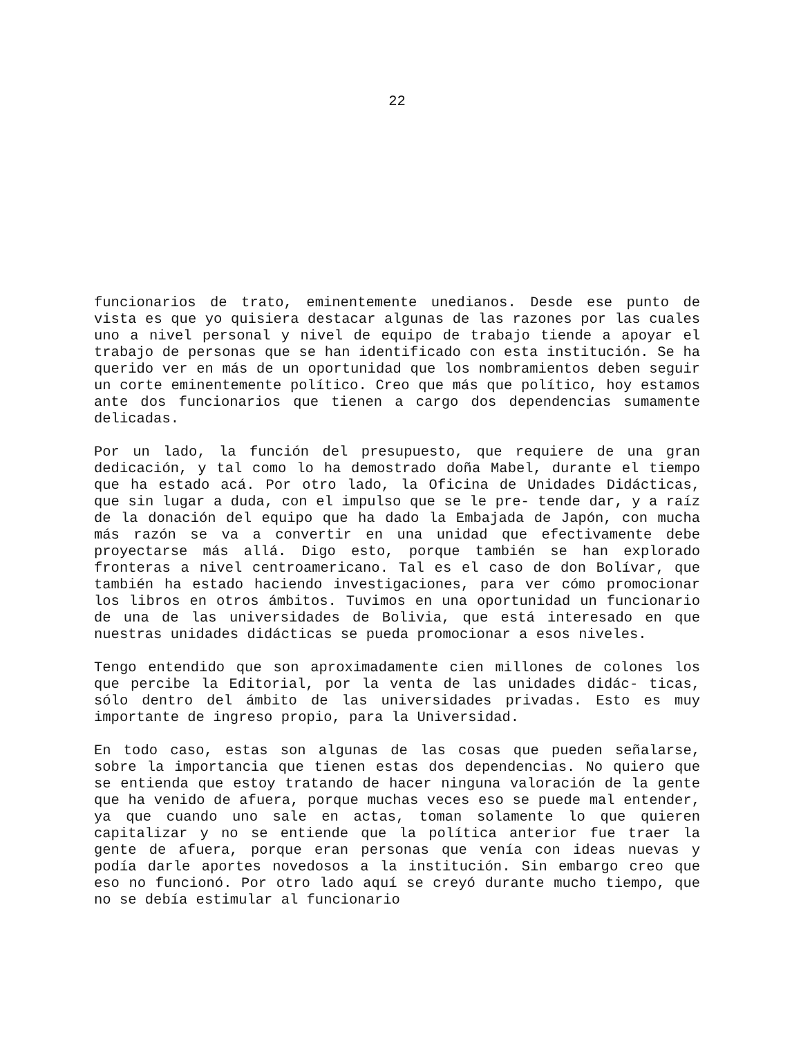22
funcionarios de trato, eminentemente unedianos. Desde ese punto de vista es que yo quisiera destacar algunas de las razones por las cuales uno a nivel personal y nivel de equipo de trabajo tiende a apoyar el trabajo de personas que se han identificado con esta institución. Se ha querido ver en más de un oportunidad que los nombramientos deben seguir un corte eminentemente político. Creo que más que político, hoy estamos ante dos funcionarios que tienen a cargo dos dependencias sumamente delicadas.
Por un lado, la función del presupuesto, que requiere de una gran dedicación, y tal como lo ha demostrado doña Mabel, durante el tiempo que ha estado acá. Por otro lado, la Oficina de Unidades Didácticas, que sin lugar a duda, con el impulso que se le pre- tende dar, y a raíz de la donación del equipo que ha dado la Embajada de Japón, con mucha más razón se va a convertir en una unidad que efectivamente debe proyectarse más allá. Digo esto, porque también se han explorado fronteras a nivel centroamericano. Tal es el caso de don Bolívar, que también ha estado haciendo investigaciones, para ver cómo promocionar los libros en otros ámbitos. Tuvimos en una oportunidad un funcionario de una de las universidades de Bolivia, que está interesado en que nuestras unidades didácticas se pueda promocionar a esos niveles.
Tengo entendido que son aproximadamente cien millones de colones los que percibe la Editorial, por la venta de las unidades didác- ticas, sólo dentro del ámbito de las universidades privadas. Esto es muy importante de ingreso propio, para la Universidad.
En todo caso, estas son algunas de las cosas que pueden señalarse, sobre la importancia que tienen estas dos dependencias. No quiero que se entienda que estoy tratando de hacer ninguna valoración de la gente que ha venido de afuera, porque muchas veces eso se puede mal entender, ya que cuando uno sale en actas, toman solamente lo que quieren capitalizar y no se entiende que la política anterior fue traer la gente de afuera, porque eran personas que venía con ideas nuevas y podía darle aportes novedosos a la institución. Sin embargo creo que eso no funcionó. Por otro lado aquí se creyó durante mucho tiempo, que no se debía estimular al funcionario